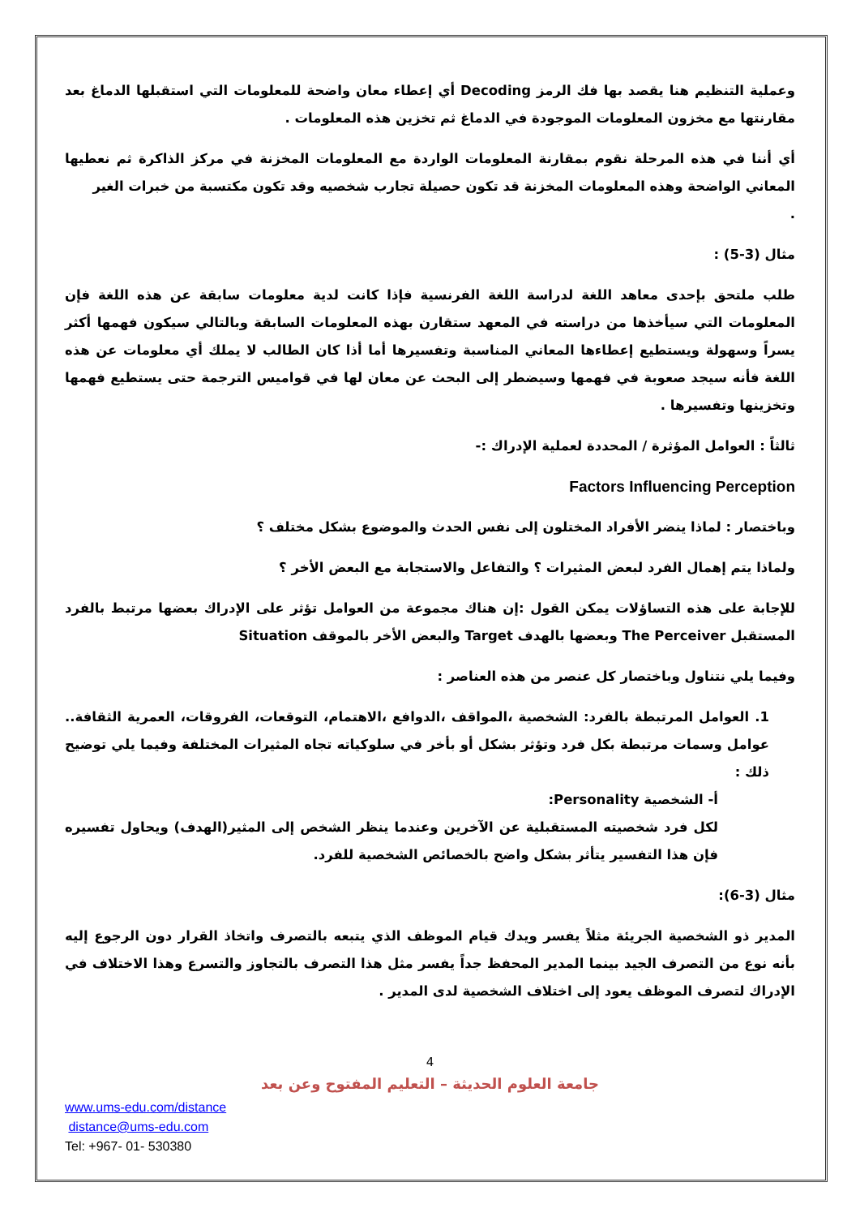وعملية التنظيم هنا يقصد بها فك الرمز Decoding أي إعطاء معان واضحة للمعلومات التي استقبلها الدماغ بعد مقارنتها مع مخزون المعلومات الموجودة في الدماغ ثم تخزين هذه المعلومات .
أي أننا في هذه المرحلة نقوم بمقارنة المعلومات الواردة مع المعلومات المخزنة في مركز الذاكرة ثم نعطيها المعاني الواضحة وهذه المعلومات المخزنة قد تكون حصيلة تجارب شخصيه وقد تكون مكتسبة من خبرات الغير
.
مثال (3-5) :
طلب ملتحق بإحدى معاهد اللغة لدراسة اللغة الفرنسية فإذا كانت لدية معلومات سابقة عن هذه اللغة فإن المعلومات التي سيأخذها من دراسته في المعهد ستقارن بهذه المعلومات السابقة وبالتالي سيكون فهمها أكثر يسراً وسهولة ويستطيع إعطاءها المعاني المناسبة وتفسيرها أما أذا كان الطالب لا يملك أي معلومات عن هذه اللغة فأنه سيجد صعوبة في فهمها وسيضطر إلى البحث عن معان لها في قواميس الترجمة حتى يستطيع فهمها وتخزينها وتفسيرها .
ثالثاً : العوامل المؤثرة / المحددة لعملية الإدراك :-
Factors Influencing Perception
وباختصار : لماذا ينضر الأفراد المختلون إلى نفس الحدث والموضوع بشكل مختلف ؟
ولماذا يتم إهمال الفرد لبعض المثيرات ؟ والتفاعل والاستجابة مع البعض الأخر ؟
للإجابة على هذه التساؤلات يمكن القول :إن هناك مجموعة من العوامل تؤثر على الإدراك بعضها مرتبط بالفرد المستقبل The Perceiver وبعضها بالهدف Target والبعض الأخر بالموقف Situation
وفيما يلي نتناول وباختصار كل عنصر من هذه العناصر :
1. العوامل المرتبطة بالفرد: الشخصية ،المواقف ،الدوافع ،الاهتمام، التوقعات، الفروقات، العمرية الثقافة.. عوامل وسمات مرتبطة بكل فرد وتؤثر بشكل أو بأخر في سلوكياته تجاه المثيرات المختلفة وفيما يلي توضيح ذلك :
أ- الشخصية Personality:
لكل فرد شخصيته المستقبلية عن الآخرين وعندما ينظر الشخص إلى المثير(الهدف) ويحاول تفسيره فإن هذا التفسير يتأثر بشكل واضح بالخصائص الشخصية للفرد.
مثال (3-6):
المدير ذو الشخصية الجريئة مثلاً يفسر ويدك قيام الموظف الذي يتبعه بالتصرف واتخاذ القرار دون الرجوع إليه بأنه نوع من التصرف الجيد بينما المدير المحفظ جداً يفسر مثل هذا التصرف بالتجاوز والتسرع وهذا الاختلاف في الإدراك لتصرف الموظف يعود إلى اختلاف الشخصية لدى المدير .
4
جامعة العلوم الحديثة – التعليم المفتوح وعن بعد
www.ums-edu.com/distance
distance@ums-edu.com
Tel: +967- 01- 530380